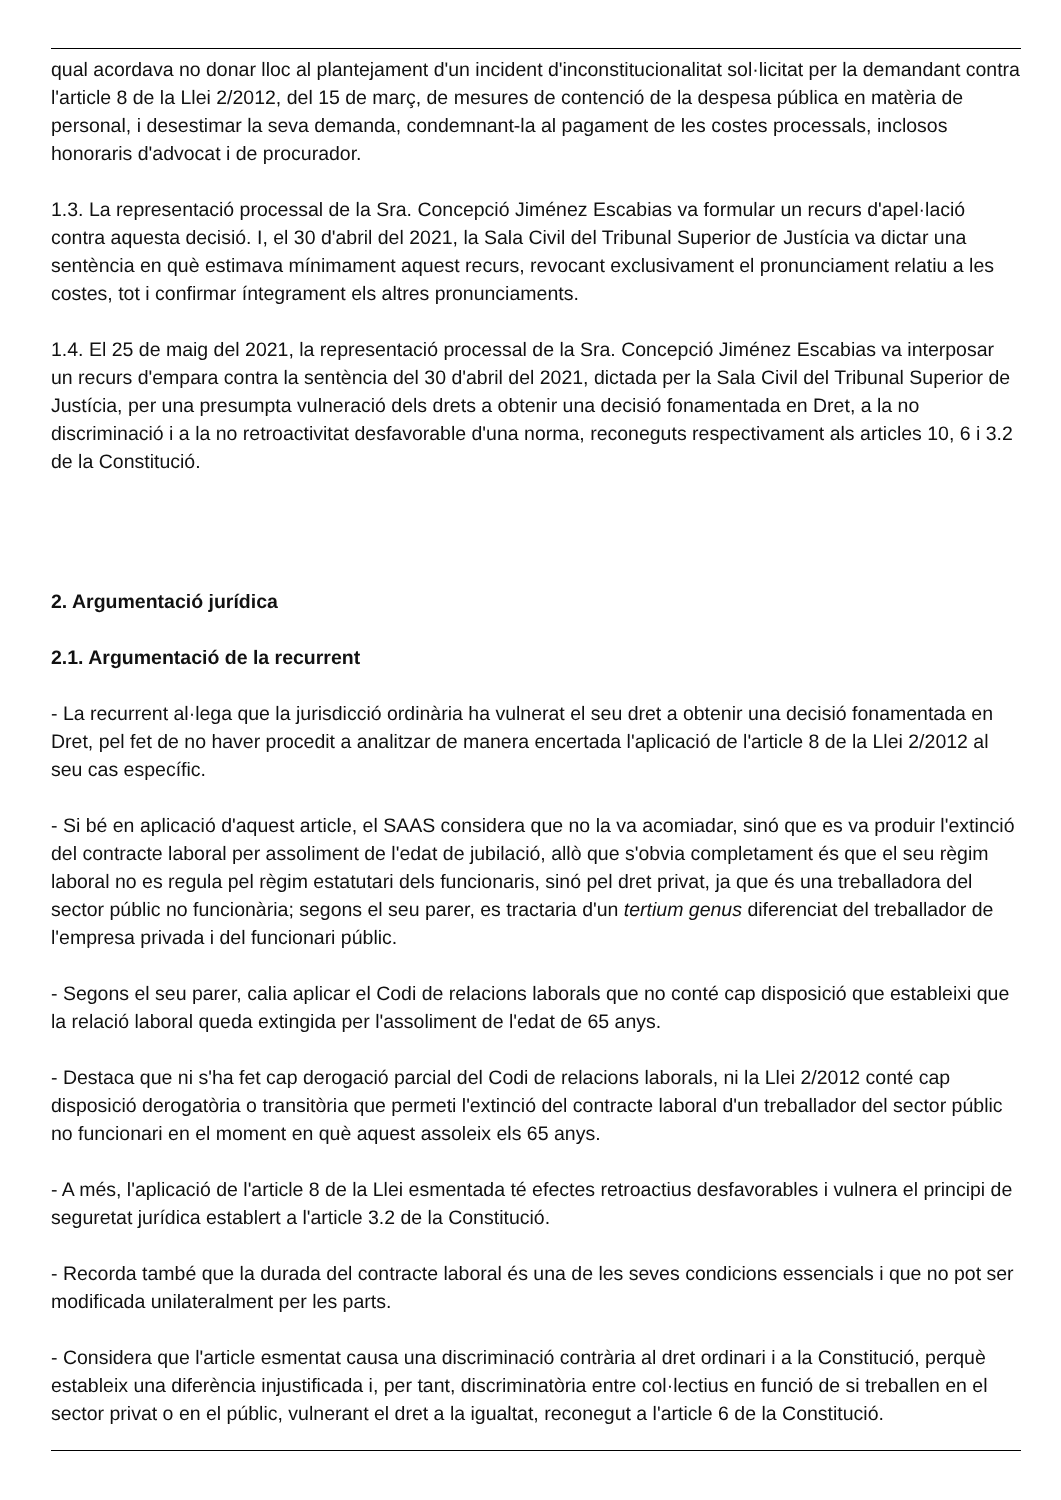qual acordava no donar lloc al plantejament d'un incident d'inconstitucionalitat sol·licitat per la demandant contra l'article 8 de la Llei 2/2012, del 15 de març, de mesures de contenció de la despesa pública en matèria de personal, i desestimar la seva demanda, condemnant-la al pagament de les costes processals, inclosos honoraris d'advocat i de procurador.
1.3. La representació processal de la Sra. Concepció Jiménez Escabias va formular un recurs d'apel·lació contra aquesta decisió. I, el 30 d'abril del 2021, la Sala Civil del Tribunal Superior de Justícia va dictar una sentència en què estimava mínimament aquest recurs, revocant exclusivament el pronunciament relatiu a les costes, tot i confirmar íntegrament els altres pronunciaments.
1.4. El 25 de maig del 2021, la representació processal de la Sra. Concepció Jiménez Escabias va interposar un recurs d'empara contra la sentència del 30 d'abril del 2021, dictada per la Sala Civil del Tribunal Superior de Justícia, per una presumpta vulneració dels drets a obtenir una decisió fonamentada en Dret, a la no discriminació i a la no retroactivitat desfavorable d'una norma, reconeguts respectivament als articles 10, 6 i 3.2 de la Constitució.
2. Argumentació jurídica
2.1. Argumentació de la recurrent
- La recurrent al·lega que la jurisdicció ordinària ha vulnerat el seu dret a obtenir una decisió fonamentada en Dret, pel fet de no haver procedit a analitzar de manera encertada l'aplicació de l'article 8 de la Llei 2/2012 al seu cas específic.
- Si bé en aplicació d'aquest article, el SAAS considera que no la va acomiadar, sinó que es va produir l'extinció del contracte laboral per assoliment de l'edat de jubilació, allò que s'obvia completament és que el seu règim laboral no es regula pel règim estatutari dels funcionaris, sinó pel dret privat, ja que és una treballadora del sector públic no funcionària; segons el seu parer, es tractaria d'un tertium genus diferenciat del treballador de l'empresa privada i del funcionari públic.
- Segons el seu parer, calia aplicar el Codi de relacions laborals que no conté cap disposició que estableixi que la relació laboral queda extingida per l'assoliment de l'edat de 65 anys.
- Destaca que ni s'ha fet cap derogació parcial del Codi de relacions laborals, ni la Llei 2/2012 conté cap disposició derogatòria o transitòria que permeti l'extinció del contracte laboral d'un treballador del sector públic no funcionari en el moment en què aquest assoleix els 65 anys.
- A més, l'aplicació de l'article 8 de la Llei esmentada té efectes retroactius desfavorables i vulnera el principi de seguretat jurídica establert a l'article 3.2 de la Constitució.
- Recorda també que la durada del contracte laboral és una de les seves condicions essencials i que no pot ser modificada unilateralment per les parts.
- Considera que l'article esmentat causa una discriminació contrària al dret ordinari i a la Constitució, perquè estableix una diferència injustificada i, per tant, discriminatòria entre col·lectius en funció de si treballen en el sector privat o en el públic, vulnerant el dret a la igualtat, reconegut a l'article 6 de la Constitució.